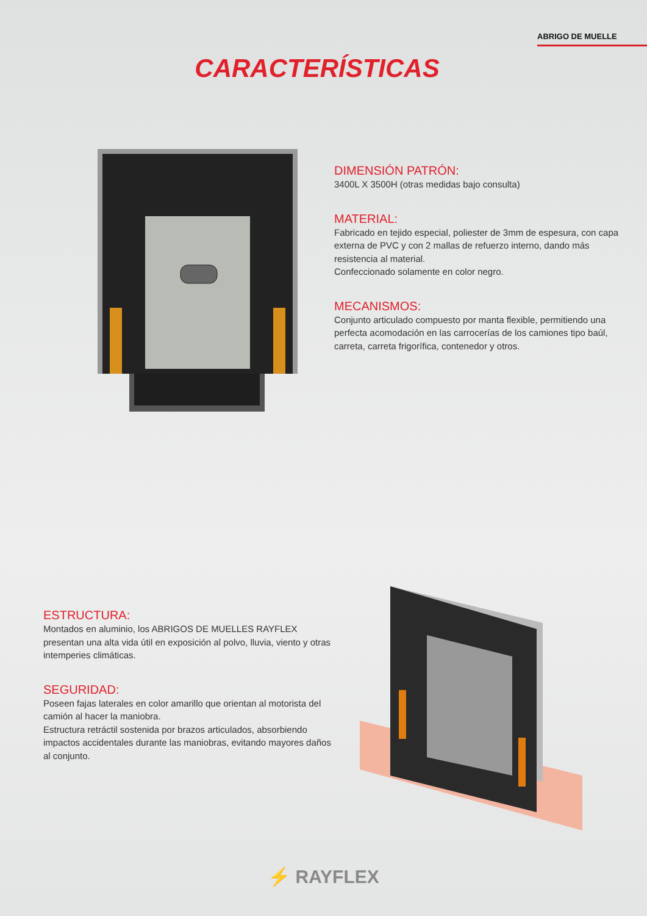ABRIGO DE MUELLE
CARACTERÍSTICAS
DIMENSIÓN PATRÓN:
3400L X 3500H (otras medidas bajo consulta)
MATERIAL:
Fabricado en tejido especial, poliester de 3mm de espesura, con capa externa de PVC y con 2 mallas de refuerzo interno, dando más resistencia al material.
Confeccionado solamente en color negro.
MECANISMOS:
Conjunto articulado compuesto por manta flexible, permitiendo una perfecta acomodación en las carrocerías de los camiones tipo baúl, carreta, carreta frigorífica, contenedor y otros.
ESTRUCTURA:
Montados en aluminio, los ABRIGOS DE MUELLES RAYFLEX presentan una alta vida útil en exposición al polvo, lluvia, viento y otras intemperies climáticas.
SEGURIDAD:
Poseen fajas laterales en color amarillo que orientan al motorista del camión al hacer la maniobra.
Estructura retráctil sostenida por brazos articulados, absorbiendo impactos accidentales durante las maniobras, evitando mayores daños al conjunto.
⚡ RAYFLEX